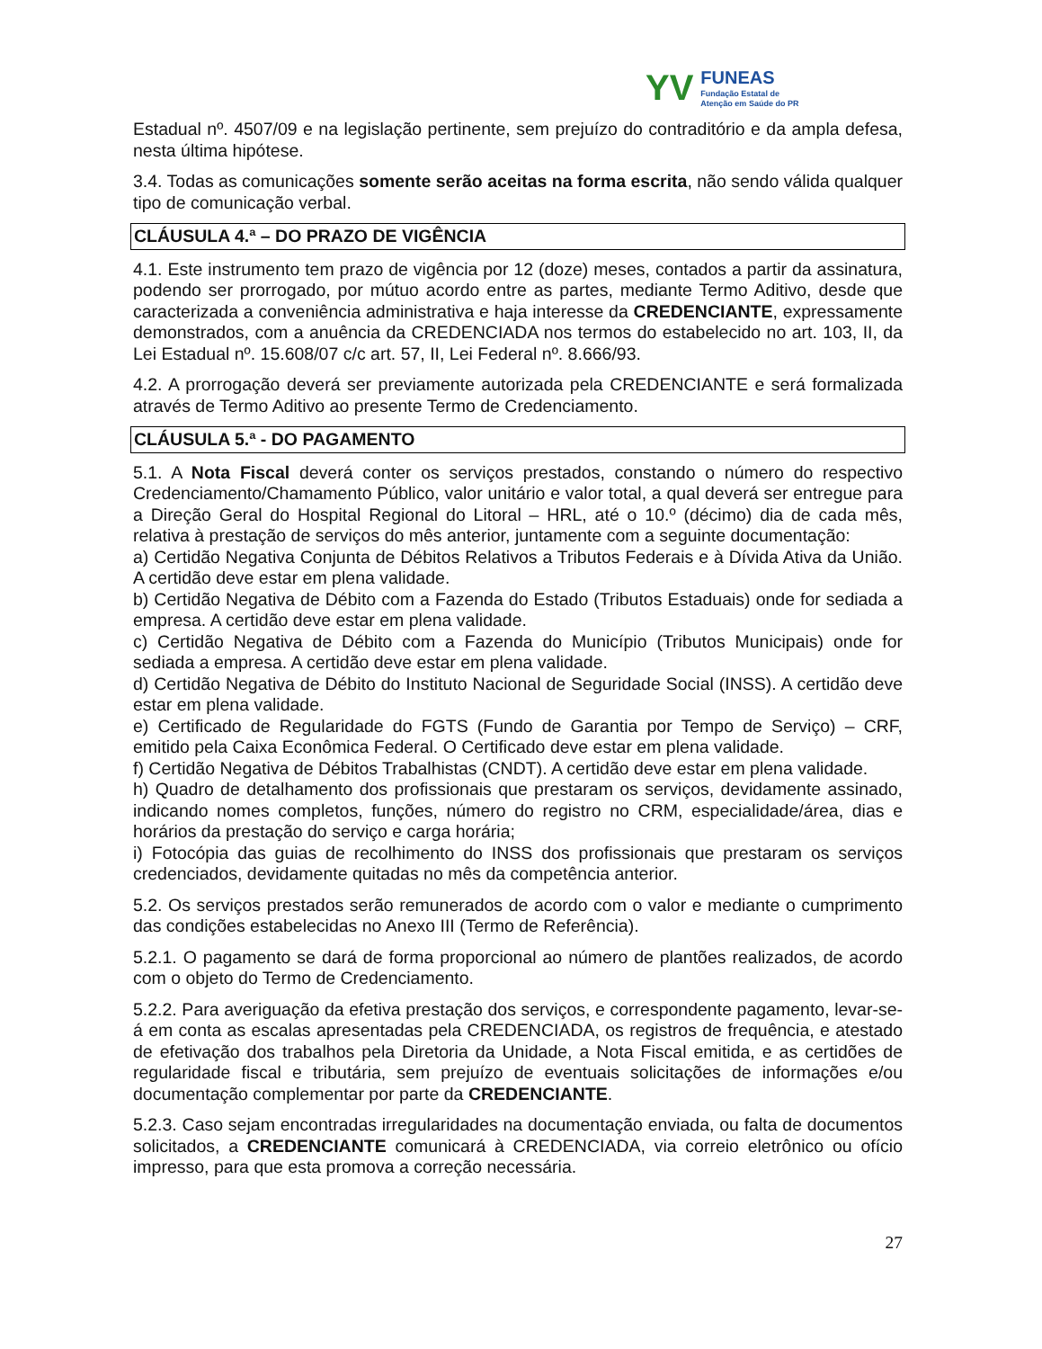YV
FUNEAS
Fundação Estatal de
Atenção em Saúde do PR
Estadual nº. 4507/09 e na legislação pertinente, sem prejuízo do contraditório e da ampla defesa, nesta última hipótese.
3.4. Todas as comunicações somente serão aceitas na forma escrita, não sendo válida qualquer tipo de comunicação verbal.
CLÁUSULA 4.ª – DO PRAZO DE VIGÊNCIA
4.1. Este instrumento tem prazo de vigência por 12 (doze) meses, contados a partir da assinatura, podendo ser prorrogado, por mútuo acordo entre as partes, mediante Termo Aditivo, desde que caracterizada a conveniência administrativa e haja interesse da CREDENCIANTE, expressamente demonstrados, com a anuência da CREDENCIADA nos termos do estabelecido no art. 103, II, da Lei Estadual nº. 15.608/07 c/c art. 57, II, Lei Federal nº. 8.666/93.
4.2. A prorrogação deverá ser previamente autorizada pela CREDENCIANTE e será formalizada através de Termo Aditivo ao presente Termo de Credenciamento.
CLÁUSULA 5.ª - DO PAGAMENTO
5.1. A Nota Fiscal deverá conter os serviços prestados, constando o número do respectivo Credenciamento/Chamamento Público, valor unitário e valor total, a qual deverá ser entregue para a Direção Geral do Hospital Regional do Litoral – HRL, até o 10.º (décimo) dia de cada mês, relativa à prestação de serviços do mês anterior, juntamente com a seguinte documentação:
a) Certidão Negativa Conjunta de Débitos Relativos a Tributos Federais e à Dívida Ativa da União. A certidão deve estar em plena validade.
b) Certidão Negativa de Débito com a Fazenda do Estado (Tributos Estaduais) onde for sediada a empresa. A certidão deve estar em plena validade.
c) Certidão Negativa de Débito com a Fazenda do Município (Tributos Municipais) onde for sediada a empresa. A certidão deve estar em plena validade.
d) Certidão Negativa de Débito do Instituto Nacional de Seguridade Social (INSS). A certidão deve estar em plena validade.
e) Certificado de Regularidade do FGTS (Fundo de Garantia por Tempo de Serviço) – CRF, emitido pela Caixa Econômica Federal. O Certificado deve estar em plena validade.
f) Certidão Negativa de Débitos Trabalhistas (CNDT). A certidão deve estar em plena validade.
h) Quadro de detalhamento dos profissionais que prestaram os serviços, devidamente assinado, indicando nomes completos, funções, número do registro no CRM, especialidade/área, dias e horários da prestação do serviço e carga horária;
i) Fotocópia das guias de recolhimento do INSS dos profissionais que prestaram os serviços credenciados, devidamente quitadas no mês da competência anterior.
5.2. Os serviços prestados serão remunerados de acordo com o valor e mediante o cumprimento das condições estabelecidas no Anexo III (Termo de Referência).
5.2.1. O pagamento se dará de forma proporcional ao número de plantões realizados, de acordo com o objeto do Termo de Credenciamento.
5.2.2. Para averiguação da efetiva prestação dos serviços, e correspondente pagamento, levar-se-á em conta as escalas apresentadas pela CREDENCIADA, os registros de frequência, e atestado de efetivação dos trabalhos pela Diretoria da Unidade, a Nota Fiscal emitida, e as certidões de regularidade fiscal e tributária, sem prejuízo de eventuais solicitações de informações e/ou documentação complementar por parte da CREDENCIANTE.
5.2.3. Caso sejam encontradas irregularidades na documentação enviada, ou falta de documentos solicitados, a CREDENCIANTE comunicará à CREDENCIADA, via correio eletrônico ou ofício impresso, para que esta promova a correção necessária.
27